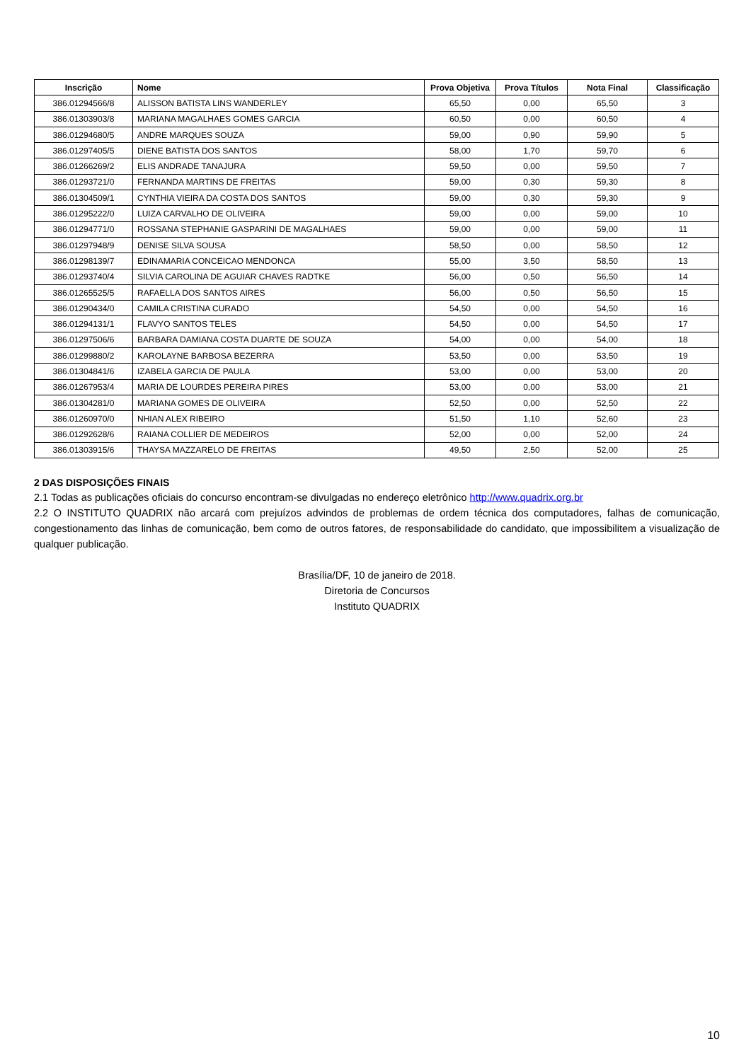| Inscrição | Nome | Prova Objetiva | Prova Títulos | Nota Final | Classificação |
| --- | --- | --- | --- | --- | --- |
| 386.01294566/8 | ALISSON BATISTA LINS WANDERLEY | 65,50 | 0,00 | 65,50 | 3 |
| 386.01303903/8 | MARIANA MAGALHAES GOMES GARCIA | 60,50 | 0,00 | 60,50 | 4 |
| 386.01294680/5 | ANDRE MARQUES SOUZA | 59,00 | 0,90 | 59,90 | 5 |
| 386.01297405/5 | DIENE BATISTA DOS SANTOS | 58,00 | 1,70 | 59,70 | 6 |
| 386.01266269/2 | ELIS ANDRADE TANAJURA | 59,50 | 0,00 | 59,50 | 7 |
| 386.01293721/0 | FERNANDA MARTINS DE FREITAS | 59,00 | 0,30 | 59,30 | 8 |
| 386.01304509/1 | CYNTHIA VIEIRA DA COSTA DOS SANTOS | 59,00 | 0,30 | 59,30 | 9 |
| 386.01295222/0 | LUIZA CARVALHO DE OLIVEIRA | 59,00 | 0,00 | 59,00 | 10 |
| 386.01294771/0 | ROSSANA STEPHANIE GASPARINI DE MAGALHAES | 59,00 | 0,00 | 59,00 | 11 |
| 386.01297948/9 | DENISE SILVA SOUSA | 58,50 | 0,00 | 58,50 | 12 |
| 386.01298139/7 | EDINAMARIA CONCEICAO MENDONCA | 55,00 | 3,50 | 58,50 | 13 |
| 386.01293740/4 | SILVIA CAROLINA DE AGUIAR CHAVES RADTKE | 56,00 | 0,50 | 56,50 | 14 |
| 386.01265525/5 | RAFAELLA DOS SANTOS AIRES | 56,00 | 0,50 | 56,50 | 15 |
| 386.01290434/0 | CAMILA CRISTINA CURADO | 54,50 | 0,00 | 54,50 | 16 |
| 386.01294131/1 | FLAVYO SANTOS TELES | 54,50 | 0,00 | 54,50 | 17 |
| 386.01297506/6 | BARBARA DAMIANA COSTA DUARTE DE SOUZA | 54,00 | 0,00 | 54,00 | 18 |
| 386.01299880/2 | KAROLAYNE BARBOSA BEZERRA | 53,50 | 0,00 | 53,50 | 19 |
| 386.01304841/6 | IZABELA GARCIA DE PAULA | 53,00 | 0,00 | 53,00 | 20 |
| 386.01267953/4 | MARIA DE LOURDES PEREIRA PIRES | 53,00 | 0,00 | 53,00 | 21 |
| 386.01304281/0 | MARIANA GOMES DE OLIVEIRA | 52,50 | 0,00 | 52,50 | 22 |
| 386.01260970/0 | NHIAN ALEX RIBEIRO | 51,50 | 1,10 | 52,60 | 23 |
| 386.01292628/6 | RAIANA COLLIER DE MEDEIROS | 52,00 | 0,00 | 52,00 | 24 |
| 386.01303915/6 | THAYSA MAZZARELO DE FREITAS | 49,50 | 2,50 | 52,00 | 25 |
2 DAS DISPOSIÇÕES FINAIS
2.1 Todas as publicações oficiais do concurso encontram-se divulgadas no endereço eletrônico http://www.quadrix.org.br
2.2 O INSTITUTO QUADRIX não arcará com prejuízos advindos de problemas de ordem técnica dos computadores, falhas de comunicação, congestionamento das linhas de comunicação, bem como de outros fatores, de responsabilidade do candidato, que impossibilitem a visualização de qualquer publicação.
Brasília/DF, 10 de janeiro de 2018.
Diretoria de Concursos
Instituto QUADRIX
10